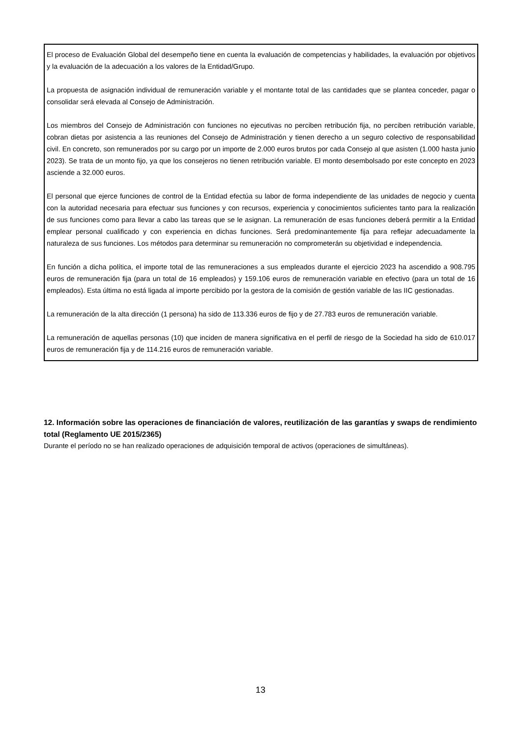El proceso de Evaluación Global del desempeño tiene en cuenta la evaluación de competencias y habilidades, la evaluación por objetivos y la evaluación de la adecuación a los valores de la Entidad/Grupo.
La propuesta de asignación individual de remuneración variable y el montante total de las cantidades que se plantea conceder, pagar o consolidar será elevada al Consejo de Administración.
Los miembros del Consejo de Administración con funciones no ejecutivas no perciben retribución fija, no perciben retribución variable, cobran dietas por asistencia a las reuniones del Consejo de Administración y tienen derecho a un seguro colectivo de responsabilidad civil. En concreto, son remunerados por su cargo por un importe de 2.000 euros brutos por cada Consejo al que asisten (1.000 hasta junio 2023). Se trata de un monto fijo, ya que los consejeros no tienen retribución variable. El monto desembolsado por este concepto en 2023 asciende a 32.000 euros.
El personal que ejerce funciones de control de la Entidad efectúa su labor de forma independiente de las unidades de negocio y cuenta con la autoridad necesaria para efectuar sus funciones y con recursos, experiencia y conocimientos suficientes tanto para la realización de sus funciones como para llevar a cabo las tareas que se le asignan. La remuneración de esas funciones deberá permitir a la Entidad emplear personal cualificado y con experiencia en dichas funciones. Será predominantemente fija para reflejar adecuadamente la naturaleza de sus funciones. Los métodos para determinar su remuneración no comprometerán su objetividad e independencia.
En función a dicha política, el importe total de las remuneraciones a sus empleados durante el ejercicio 2023 ha ascendido a 908.795 euros de remuneración fija (para un total de 16 empleados) y 159.106 euros de remuneración variable en efectivo (para un total de 16 empleados). Esta última no está ligada al importe percibido por la gestora de la comisión de gestión variable de las IIC gestionadas.
La remuneración de la alta dirección (1 persona) ha sido de 113.336 euros de fijo y de 27.783 euros de remuneración variable.
La remuneración de aquellas personas (10) que inciden de manera significativa en el perfil de riesgo de la Sociedad ha sido de 610.017 euros de remuneración fija y de 114.216 euros de remuneración variable.
12. Información sobre las operaciones de financiación de valores, reutilización de las garantías y swaps de rendimiento total (Reglamento UE 2015/2365)
Durante el período no se han realizado operaciones de adquisición temporal de activos (operaciones de simultáneas).
13